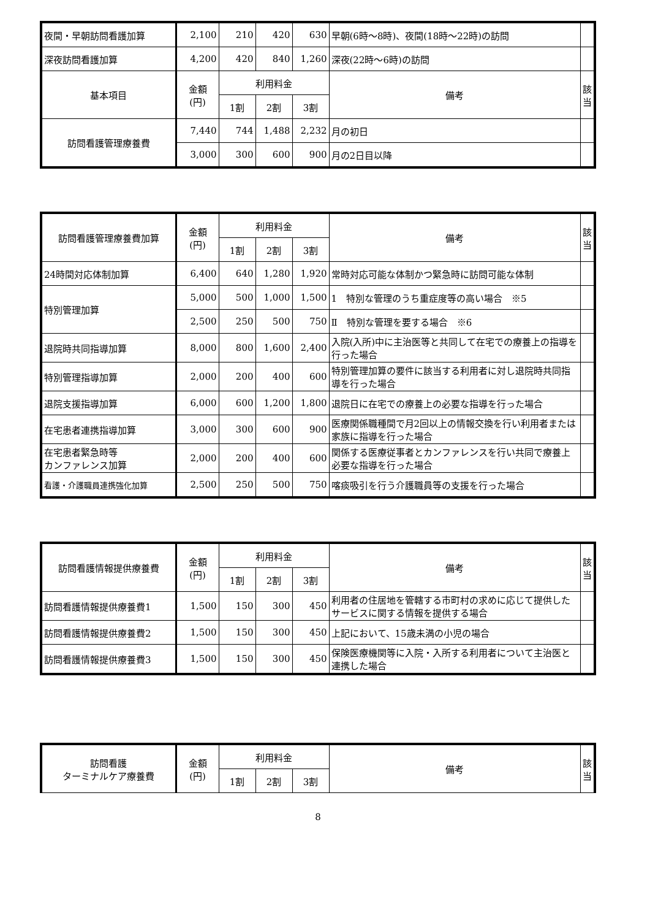| 夜間・早朝訪問看護加算 | 2,100 | 210 | 420 | 630 | 早朝(6時～8時)、夜間(18時～22時)の訪問 | |
| 深夜訪問看護加算 | 4,200 | 420 | 840 | 1,260 | 深夜(22時～6時)の訪問 | |
| 基本項目 | 金額 (円) | 利用料金 | | | 備考 | 該 当 |
| | | 1割 | 2割 | 3割 | | |
| 訪問看護管理療養費 | 7,440 | 744 | 1,488 | 2,232 | 月の初日 | |
| | 3,000 | 300 | 600 | 900 | 月の2日目以降 | |
| 訪問看護管理療養費加算 | 金額 (円) | 利用料金 | | | 備考 | 該 当 |
| --- | --- | --- | --- | --- | --- | --- |
| | | 1割 | 2割 | 3割 | | |
| 24時間対応体制加算 | 6,400 | 640 | 1,280 | 1,920 | 常時対応可能な体制かつ緊急時に訪問可能な体制 | |
| 特別管理加算 | 5,000 | 500 | 1,000 | 1,500 | 1 特別な管理のうち重症度等の高い場合 ※5 | |
| | 2,500 | 250 | 500 | 750 | Ⅱ 特別な管理を要する場合 ※6 | |
| 退院時共同指導加算 | 8,000 | 800 | 1,600 | 2,400 | 入院(入所)中に主治医等と共同して在宅での療養上の指導を行った場合 | |
| 特別管理指導加算 | 2,000 | 200 | 400 | 600 | 特別管理加算の要件に該当する利用者に対し退院時共同指導を行った場合 | |
| 退院支援指導加算 | 6,000 | 600 | 1,200 | 1,800 | 退院日に在宅での療養上の必要な指導を行った場合 | |
| 在宅患者連携指導加算 | 3,000 | 300 | 600 | 900 | 医療関係職種間で月2回以上の情報交換を行い利用者または家族に指導を行った場合 | |
| 在宅患者緊急時等 カンファレンス加算 | 2,000 | 200 | 400 | 600 | 関係する医療従事者とカンファレンスを行い共同で療養上必要な指導を行った場合 | |
| 看護・介護職員連携強化加算 | 2,500 | 250 | 500 | 750 | 喀痰吸引を行う介護職員等の支援を行った場合 | |
| 訪問看護情報提供療養費 | 金額 (円) | 利用料金 | | | 備考 | 該 当 |
| --- | --- | --- | --- | --- | --- | --- |
| | | 1割 | 2割 | 3割 | | |
| 訪問看護情報提供療養費1 | 1,500 | 150 | 300 | 450 | 利用者の住居地を管轄する市町村の求めに応じて提供したサービスに関する情報を提供する場合 | |
| 訪問看護情報提供療養費2 | 1,500 | 150 | 300 | 450 | 上記において、15歳未満の小児の場合 | |
| 訪問看護情報提供療養費3 | 1,500 | 150 | 300 | 450 | 保険医療機関等に入院・入所する利用者について主治医と連携した場合 | |
| 訪問看護 ターミナルケア療養費 | 金額 (円) | 利用料金 | | | 備考 | 該 当 |
| --- | --- | --- | --- | --- | --- | --- |
| | | 1割 | 2割 | 3割 | | |
8